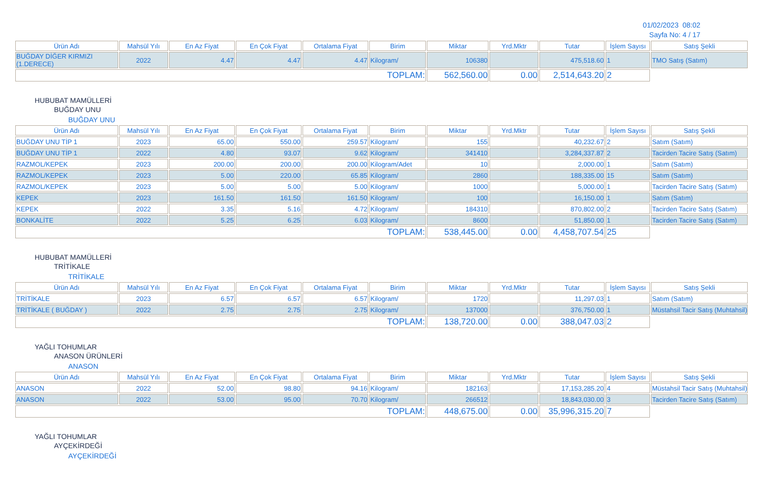01/02/2023 08:02
Sayfa No: 4 / 17
| Ürün Adı | Mahsül Yılı | En Az Fiyat | En Çok Fiyat | Ortalama Fiyat | Birim | Miktar | Yrd.Mktr | Tutar | İşlem Sayısı | Satış Şekli |
| --- | --- | --- | --- | --- | --- | --- | --- | --- | --- | --- |
| BUĞDAY DİĞER KIRMIZI (1.DERECE) | 2022 | 4.47 | 4.47 | 4.47 | Kilogram/ | 106380 | | 475,518.60 | 1 | TMO Satış (Satım) |
| TOPLAM: | | | | | | 562,560.00 | 0.00 | 2,514,643.20 | 2 | |
HUBUBAT MAMÜLLERİ
BUĞDAY UNU
BUĞDAY UNU
| Ürün Adı | Mahsül Yılı | En Az Fiyat | En Çok Fiyat | Ortalama Fiyat | Birim | Miktar | Yrd.Mktr | Tutar | İşlem Sayısı | Satış Şekli |
| --- | --- | --- | --- | --- | --- | --- | --- | --- | --- | --- |
| BUĞDAY UNU TİP 1 | 2023 | 65.00 | 550.00 | 259.57 | Kilogram/ | 155 | | 40,232.67 | 2 | Satım (Satım) |
| BUĞDAY UNU TİP 1 | 2022 | 4.80 | 93.07 | 9.62 | Kilogram/ | 341410 | | 3,284,337.87 | 2 | Tacirden Tacire Satış (Satım) |
| RAZMOL/KEPEK | 2023 | 200.00 | 200.00 | 200.00 | Kilogram/Adet | 10 | | 2,000.00 | 1 | Satım (Satım) |
| RAZMOL/KEPEK | 2023 | 5.00 | 220.00 | 65.85 | Kilogram/ | 2860 | | 188,335.00 | 15 | Satım (Satım) |
| RAZMOL/KEPEK | 2023 | 5.00 | 5.00 | 5.00 | Kilogram/ | 1000 | | 5,000.00 | 1 | Tacirden Tacire Satış (Satım) |
| KEPEK | 2023 | 161.50 | 161.50 | 161.50 | Kilogram/ | 100 | | 16,150.00 | 1 | Satım (Satım) |
| KEPEK | 2022 | 3.35 | 5.16 | 4.72 | Kilogram/ | 184310 | | 870,802.00 | 2 | Tacirden Tacire Satış (Satım) |
| BONKALİTE | 2022 | 5.25 | 6.25 | 6.03 | Kilogram/ | 8600 | | 51,850.00 | 1 | Tacirden Tacire Satış (Satım) |
| TOPLAM: | | | | | | 538,445.00 | 0.00 | 4,458,707.54 | 25 | |
HUBUBAT MAMÜLLERİ
TRİTİKALE
TRİTİKALE
| Ürün Adı | Mahsül Yılı | En Az Fiyat | En Çok Fiyat | Ortalama Fiyat | Birim | Miktar | Yrd.Mktr | Tutar | İşlem Sayısı | Satış Şekli |
| --- | --- | --- | --- | --- | --- | --- | --- | --- | --- | --- |
| TRİTİKALE | 2023 | 6.57 | 6.57 | 6.57 | Kilogram/ | 1720 | | 11,297.03 | 1 | Satım (Satım) |
| TRİTİKALE ( BUĞDAY ) | 2022 | 2.75 | 2.75 | 2.75 | Kilogram/ | 137000 | | 376,750.00 | 1 | Müstahsil Tacir Satış (Muhtahsil) |
| TOPLAM: | | | | | | 138,720.00 | 0.00 | 388,047.03 | 2 | |
YAĞLI TOHUMLAR
ANASON ÜRÜNLERİ
ANASON
| Ürün Adı | Mahsül Yılı | En Az Fiyat | En Çok Fiyat | Ortalama Fiyat | Birim | Miktar | Yrd.Mktr | Tutar | İşlem Sayısı | Satış Şekli |
| --- | --- | --- | --- | --- | --- | --- | --- | --- | --- | --- |
| ANASON | 2022 | 52.00 | 98.80 | 94.16 | Kilogram/ | 182163 | | 17,153,285.20 | 4 | Müstahsil Tacir Satış (Muhtahsil) |
| ANASON | 2022 | 53.00 | 95.00 | 70.70 | Kilogram/ | 266512 | | 18,843,030.00 | 3 | Tacirden Tacire Satış (Satım) |
| TOPLAM: | | | | | | 448,675.00 | 0.00 | 35,996,315.20 | 7 | |
YAĞLI TOHUMLAR
AYÇEKİRDEĞİ
AYÇEKİRDEĞİ